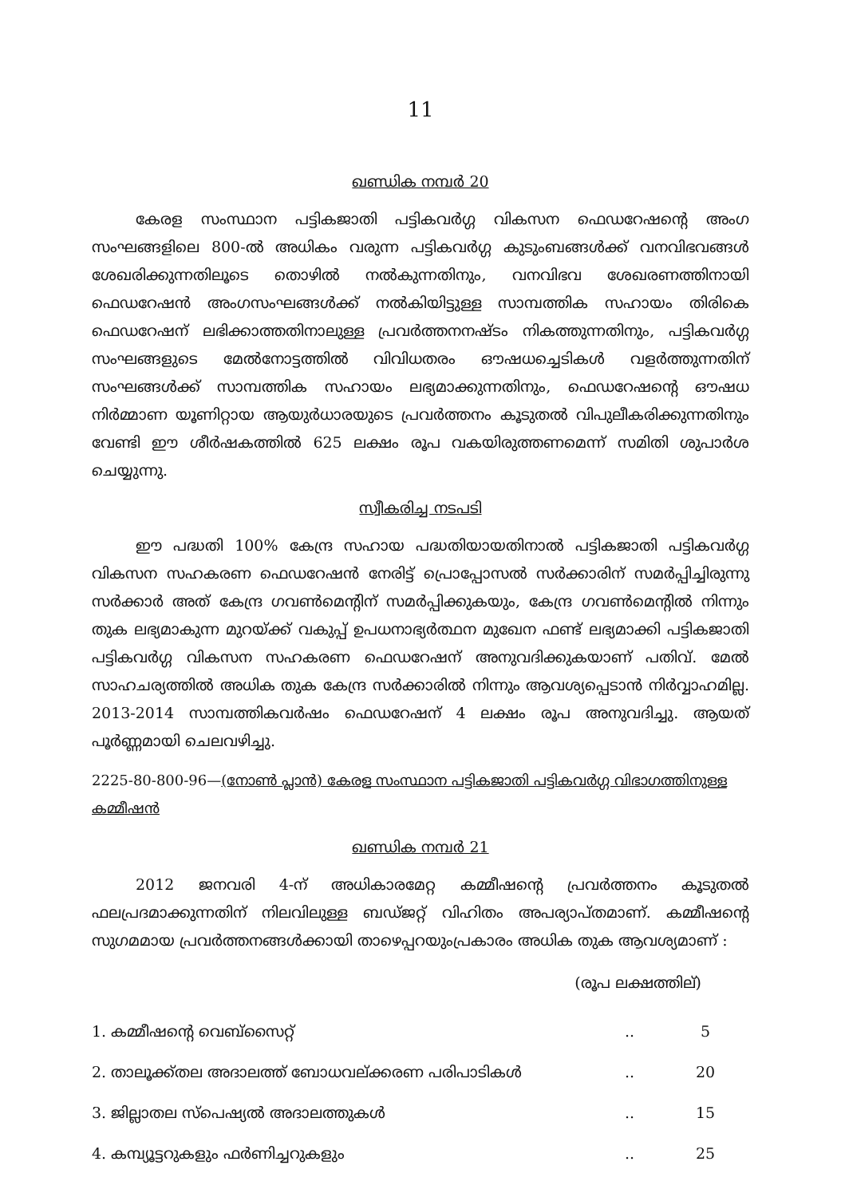11
ഖണ്ഡിക നമ്പർ 20
കേരള സംസ്ഥാന പട്ടികജാതി പട്ടികവർഗ്ഗ വികസന ഫെഡറേഷന്റെ അംഗ സംഘങ്ങളിലെ 800-ൽ അധികം വരുന്ന പട്ടികവർഗ്ഗ കുടുംബങ്ങൾക്ക് വനവിഭവങ്ങൾ ശേഖരിക്കുന്നതിലൂടെ തൊഴിൽ നൽകുന്നതിനും, വനവിഭവ ശേഖരണത്തിനായി ഫെഡറേഷൻ അംഗസംഘങ്ങൾക്ക് നൽകിയിട്ടുള്ള സാമ്പത്തിക സഹായം തിരികെ ഫെഡറേഷന് ലഭിക്കാത്തതിനാലുള്ള പ്രവർത്തനനഷ്ടം നികത്തുന്നതിനും, പട്ടികവർഗ്ഗ സംഘങ്ങളുടെ മേൽനോട്ടത്തിൽ വിവിധതരം ഔഷധച്ചെടികൾ വളർത്തുന്നതിന് സംഘങ്ങൾക്ക് സാമ്പത്തിക സഹായം ലഭ്യമാക്കുന്നതിനും, ഫെഡറേഷന്റെ ഔഷധ നിർമ്മാണ യൂണിറ്റായ ആയുർധാരയുടെ പ്രവർത്തനം കൂടുതൽ വിപുലീകരിക്കുന്നതിനും വേണ്ടി ഈ ശീർഷകത്തിൽ 625 ലക്ഷം രൂപ വകയിരുത്തണമെന്ന് സമിതി ശുപാർശ ചെയ്യുന്നു.
സ്വീകരിച്ച നടപടി
ഈ പദ്ധതി 100% കേന്ദ്ര സഹായ പദ്ധതിയായതിനാൽ പട്ടികജാതി പട്ടികവർഗ്ഗ വികസന സഹകരണ ഫെഡറേഷൻ നേരിട്ട് പ്രൊപ്പോസൽ സർക്കാരിന് സമർപ്പിച്ചിരുന്നു സർക്കാർ അത് കേന്ദ്ര ഗവൺമെന്റിന് സമർപ്പിക്കുകയും, കേന്ദ്ര ഗവൺമെന്റിൽ നിന്നും തുക ലഭ്യമാകുന്ന മുറയ്ക്ക് വകുപ്പ് ഉപധനാഭ്യർത്ഥന മുഖേന ഫണ്ട് ലഭ്യമാക്കി പട്ടികജാതി പട്ടികവർഗ്ഗ വികസന സഹകരണ ഫെഡറേഷന് അനുവദിക്കുകയാണ് പതിവ്. മേൽ സാഹചര്യത്തിൽ അധിക തുക കേന്ദ്ര സർക്കാരിൽ നിന്നും ആവശ്യപ്പെടാൻ നിർവ്വാഹമില്ല. 2013-2014 സാമ്പത്തികവർഷം ഫെഡറേഷന് 4 ലക്ഷം രൂപ അനുവദിച്ചു. ആയത് പൂർണ്ണമായി ചെലവഴിച്ചു.
2225-80-800-96—(നോൺ പ്ലാൻ) കേരള സംസ്ഥാന പട്ടികജാതി പട്ടികവർഗ്ഗ വിഭാഗത്തിനുള്ള കമ്മീഷൻ
ഖണ്ഡിക നമ്പർ 21
2012 ജനവരി 4-ന് അധികാരമേറ്റ കമ്മീഷന്റെ പ്രവർത്തനം കൂടുതൽ ഫലപ്രദമാക്കുന്നതിന് നിലവിലുള്ള ബഡ്ജറ്റ് വിഹിതം അപര്യാപ്തമാണ്. കമ്മീഷന്റെ സുഗമമായ പ്രവർത്തനങ്ങൾക്കായി താഴെപ്പറയുംപ്രകാരം അധിക തുക ആവശ്യമാണ് :
(രൂപ ലക്ഷത്തില്)
| 1. കമ്മീഷന്റെ വെബ്സൈറ്റ് | .. | 5 |
| 2. താലൂക്ക്തല അദാലത്ത് ബോധവല്ക്കരണ പരിപാടികൾ | .. | 20 |
| 3. ജില്ലാതല സ്പെഷ്യൽ അദാലത്തുകൾ | .. | 15 |
| 4. കമ്പ്യൂട്ടറുകളും ഫർണിച്ചറുകളും | .. | 25 |